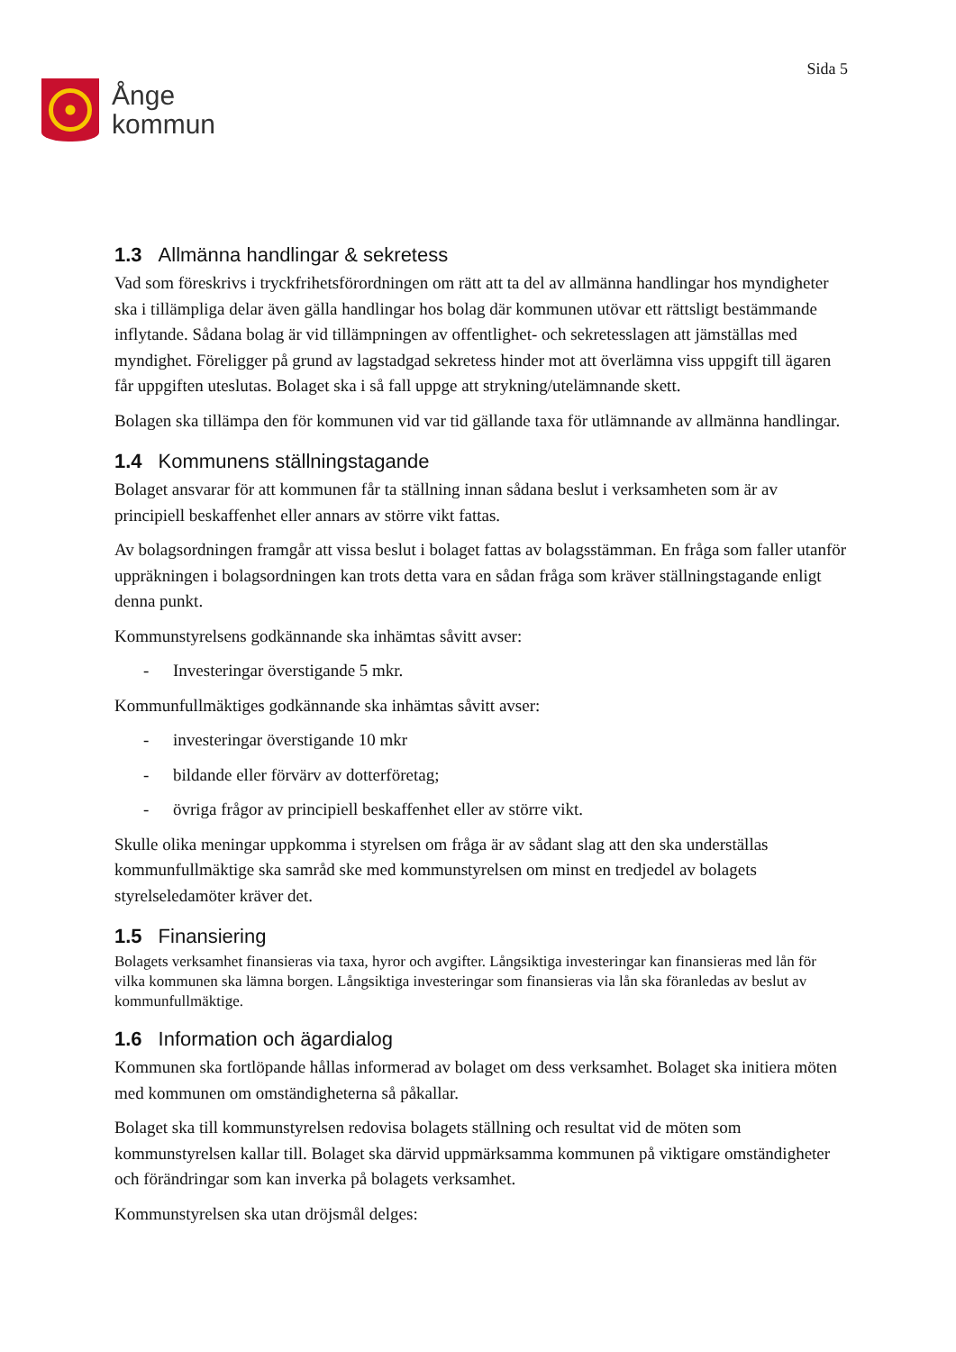Ånge
kommun
Sida 5
1.3 Allmänna handlingar & sekretess
Vad som föreskrivs i tryckfrihetsförordningen om rätt att ta del av allmänna handlingar hos myndigheter ska i tillämpliga delar även gälla handlingar hos bolag där kommunen utövar ett rättsligt bestämmande inflytande. Sådana bolag är vid tillämpningen av offentlighet- och sekretesslagen att jämställas med myndighet. Föreligger på grund av lagstadgad sekretess hinder mot att överlämna viss uppgift till ägaren får uppgiften uteslutas. Bolaget ska i så fall uppge att strykning/utelämnande skett.
Bolagen ska tillämpa den för kommunen vid var tid gällande taxa för utlämnande av allmänna handlingar.
1.4 Kommunens ställningstagande
Bolaget ansvarar för att kommunen får ta ställning innan sådana beslut i verksamheten som är av principiell beskaffenhet eller annars av större vikt fattas.
Av bolagsordningen framgår att vissa beslut i bolaget fattas av bolagsstämman. En fråga som faller utanför uppräkningen i bolagsordningen kan trots detta vara en sådan fråga som kräver ställningstagande enligt denna punkt.
Kommunstyrelsens godkännande ska inhämtas såvitt avser:
- Investeringar överstigande 5 mkr.
Kommunfullmäktiges godkännande ska inhämtas såvitt avser:
- investeringar överstigande 10 mkr
- bildande eller förvärv av dotterföretag;
- övriga frågor av principiell beskaffenhet eller av större vikt.
Skulle olika meningar uppkomma i styrelsen om fråga är av sådant slag att den ska underställas kommunfullmäktige ska samråd ske med kommunstyrelsen om minst en tredjedel av bolagets styrelseledamöter kräver det.
1.5 Finansiering
Bolagets verksamhet finansieras via taxa, hyror och avgifter. Långsiktiga investeringar kan finansieras med lån för vilka kommunen ska lämna borgen. Långsiktiga investeringar som finansieras via lån ska föranledas av beslut av kommunfullmäktige.
1.6 Information och ägardialog
Kommunen ska fortlöpande hållas informerad av bolaget om dess verksamhet. Bolaget ska initiera möten med kommunen om omständigheterna så påkallar.
Bolaget ska till kommunstyrelsen redovisa bolagets ställning och resultat vid de möten som kommunstyrelsen kallar till. Bolaget ska därvid uppmärksamma kommunen på viktigare omständigheter och förändringar som kan inverka på bolagets verksamhet.
Kommunstyrelsen ska utan dröjsmål delges: